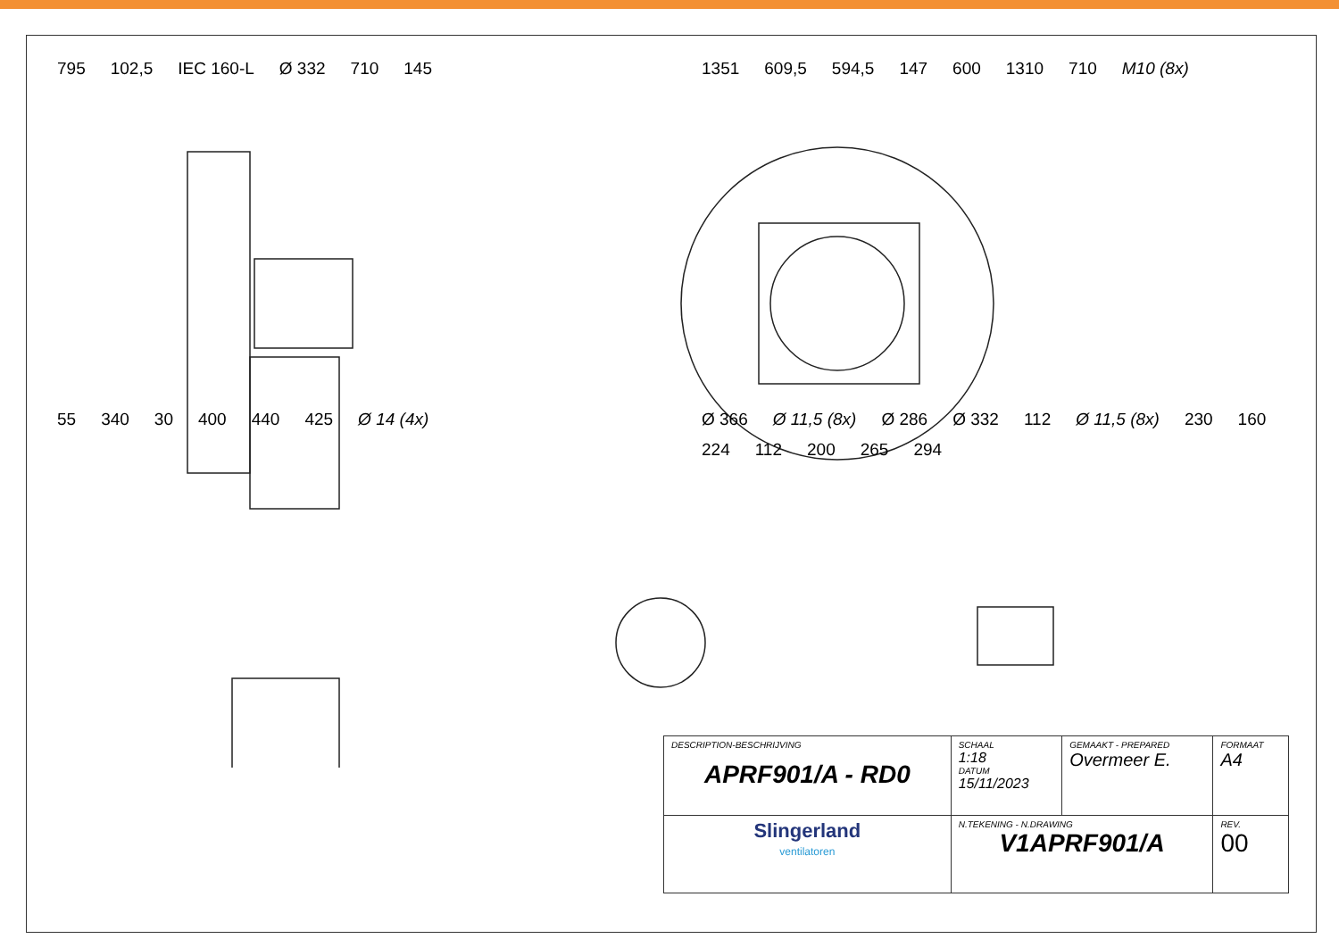795 102,5 IEC 160-L Ø 332 710 145
1351 609,5 594,5 147 600 1310 710 M10 (8x)
55 340 30 400 440 425 Ø 14 (4x)
Ø 366 Ø 11,5 (8x) Ø 286 Ø 332 112 Ø 11,5 (8x) 230 160 224 112 200 265 294
| DESCRIPTION-BESCHRIJVING APRF901/A - RD0 | | SCHAAL 1:18 DATUM 15/11/2023 | GEMAAKT - PREPARED Overmeer E. | FORMAAT A4 |
| Slingerland ventilatoren | N.TEKENING - N.DRAWING V1APRF901/A | | | REV. 00 |